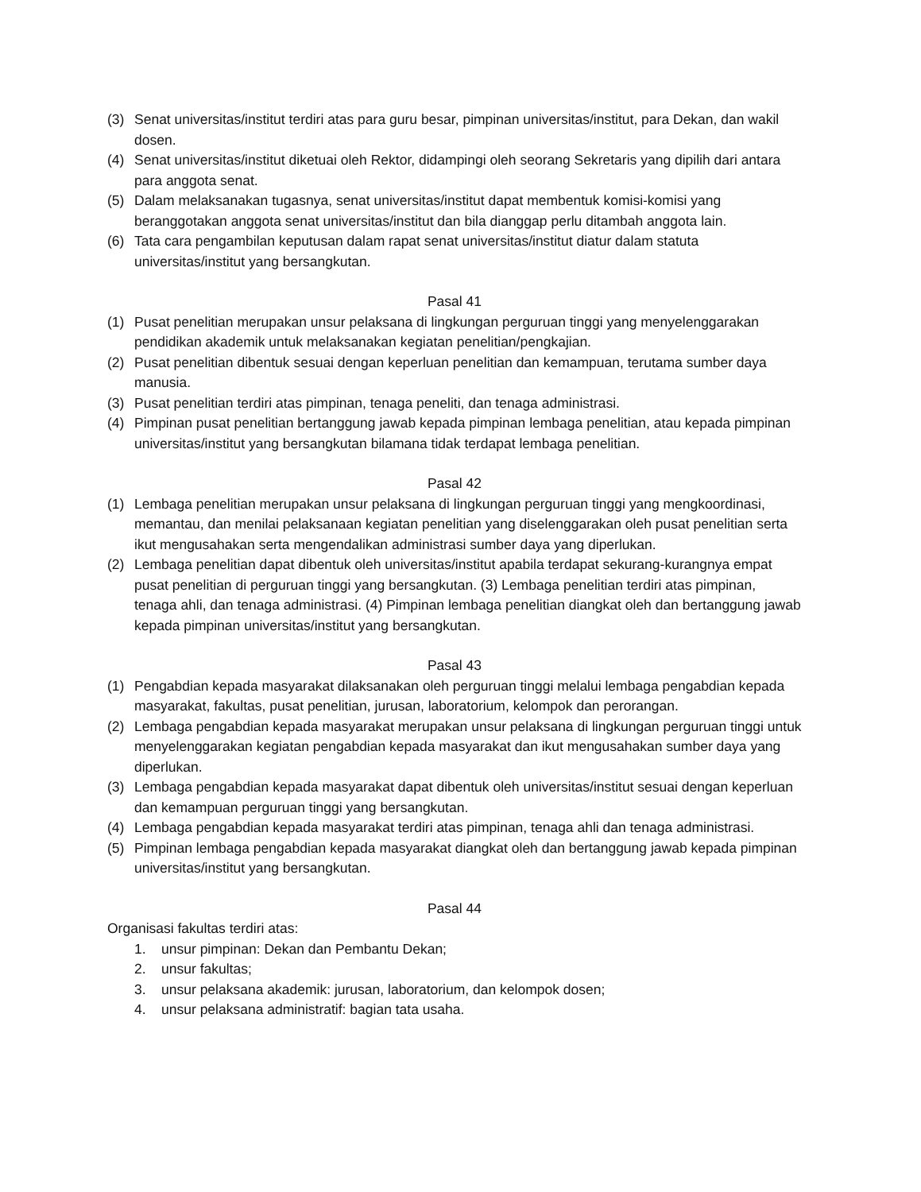(3) Senat universitas/institut terdiri atas para guru besar, pimpinan universitas/institut, para Dekan, dan wakil dosen.
(4) Senat universitas/institut diketuai oleh Rektor, didampingi oleh seorang Sekretaris yang dipilih dari antara para anggota senat.
(5) Dalam melaksanakan tugasnya, senat universitas/institut dapat membentuk komisi-komisi yang beranggotakan anggota senat universitas/institut dan bila dianggap perlu ditambah anggota lain.
(6) Tata cara pengambilan keputusan dalam rapat senat universitas/institut diatur dalam statuta universitas/institut yang bersangkutan.
Pasal 41
(1) Pusat penelitian merupakan unsur pelaksana di lingkungan perguruan tinggi yang menyelenggarakan pendidikan akademik untuk melaksanakan kegiatan penelitian/pengkajian.
(2) Pusat penelitian dibentuk sesuai dengan keperluan penelitian dan kemampuan, terutama sumber daya manusia.
(3) Pusat penelitian terdiri atas pimpinan, tenaga peneliti, dan tenaga administrasi.
(4) Pimpinan pusat penelitian bertanggung jawab kepada pimpinan lembaga penelitian, atau kepada pimpinan universitas/institut yang bersangkutan bilamana tidak terdapat lembaga penelitian.
Pasal 42
(1) Lembaga penelitian merupakan unsur pelaksana di lingkungan perguruan tinggi yang mengkoordinasi, memantau, dan menilai pelaksanaan kegiatan penelitian yang diselenggarakan oleh pusat penelitian serta ikut mengusahakan serta mengendalikan administrasi sumber daya yang diperlukan.
(2) Lembaga penelitian dapat dibentuk oleh universitas/institut apabila terdapat sekurang-kurangnya empat pusat penelitian di perguruan tinggi yang bersangkutan. (3) Lembaga penelitian terdiri atas pimpinan, tenaga ahli, dan tenaga administrasi. (4) Pimpinan lembaga penelitian diangkat oleh dan bertanggung jawab kepada pimpinan universitas/institut yang bersangkutan.
Pasal 43
(1) Pengabdian kepada masyarakat dilaksanakan oleh perguruan tinggi melalui lembaga pengabdian kepada masyarakat, fakultas, pusat penelitian, jurusan, laboratorium, kelompok dan perorangan.
(2) Lembaga pengabdian kepada masyarakat merupakan unsur pelaksana di lingkungan perguruan tinggi untuk menyelenggarakan kegiatan pengabdian kepada masyarakat dan ikut mengusahakan sumber daya yang diperlukan.
(3) Lembaga pengabdian kepada masyarakat dapat dibentuk oleh universitas/institut sesuai dengan keperluan dan kemampuan perguruan tinggi yang bersangkutan.
(4) Lembaga pengabdian kepada masyarakat terdiri atas pimpinan, tenaga ahli dan tenaga administrasi.
(5) Pimpinan lembaga pengabdian kepada masyarakat diangkat oleh dan bertanggung jawab kepada pimpinan universitas/institut yang bersangkutan.
Pasal 44
Organisasi fakultas terdiri atas:
1. unsur pimpinan: Dekan dan Pembantu Dekan;
2. unsur fakultas;
3. unsur pelaksana akademik: jurusan, laboratorium, dan kelompok dosen;
4. unsur pelaksana administratif: bagian tata usaha.